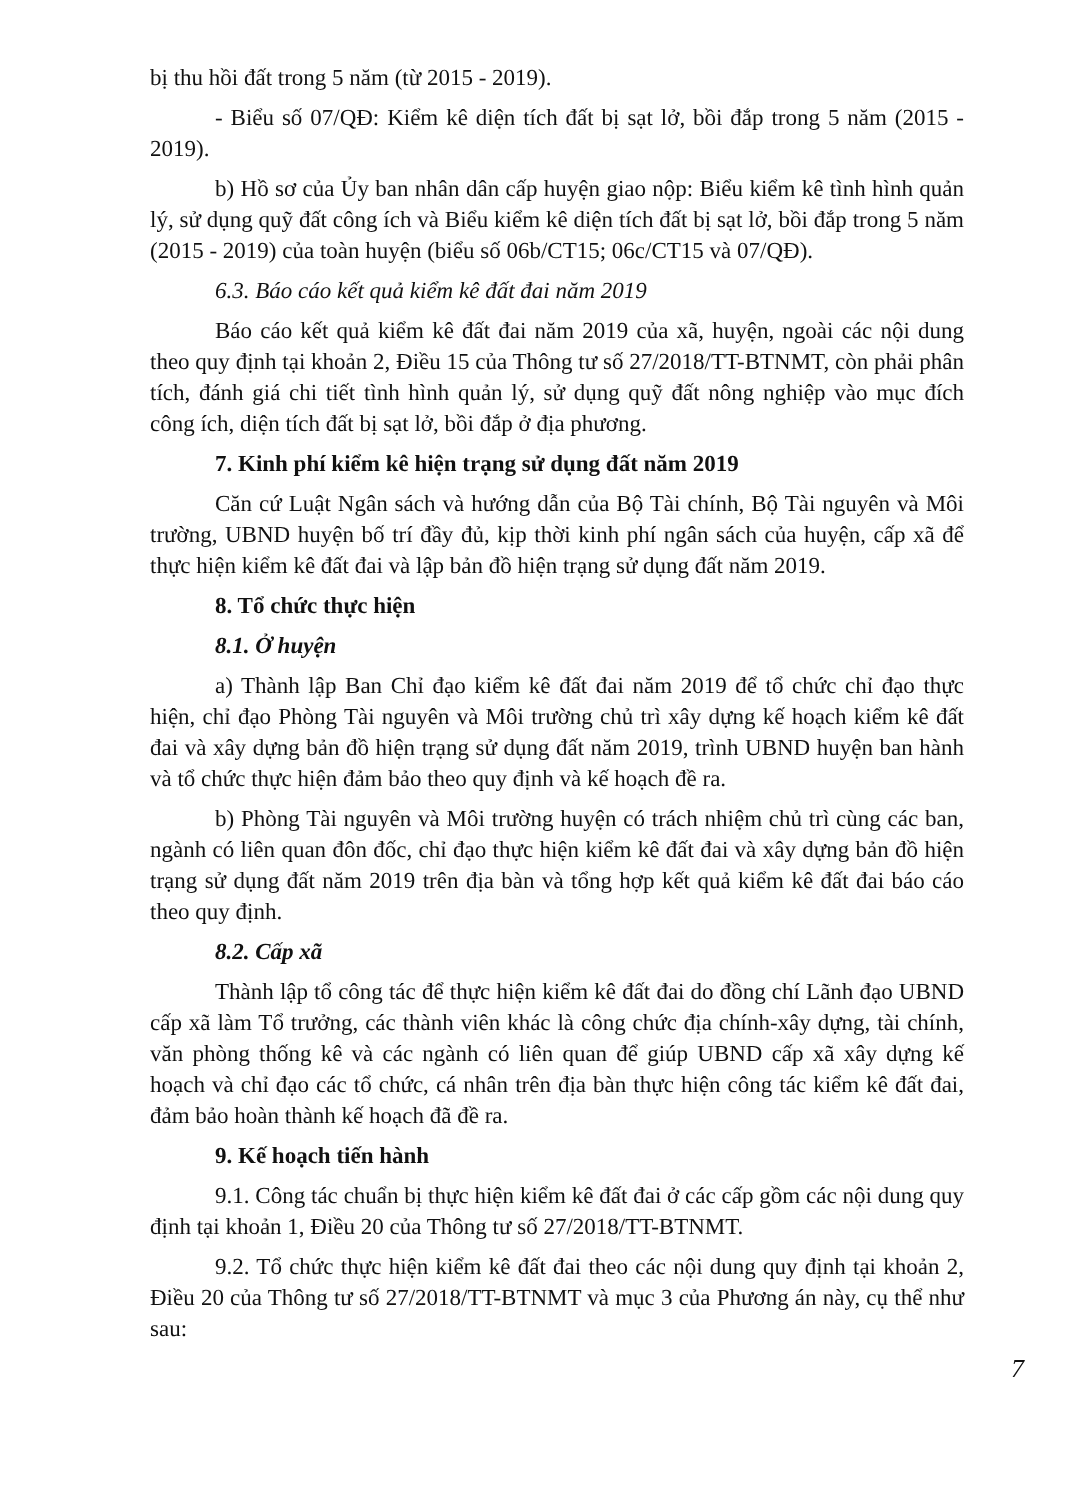bị thu hồi đất trong 5 năm (từ 2015 - 2019).
- Biểu số 07/QĐ: Kiểm kê diện tích đất bị sạt lở, bồi đắp trong 5 năm (2015 - 2019).
b) Hồ sơ của Ủy ban nhân dân cấp huyện giao nộp: Biểu kiểm kê tình hình quản lý, sử dụng quỹ đất công ích và Biểu kiểm kê diện tích đất bị sạt lở, bồi đắp trong 5 năm (2015 - 2019) của toàn huyện (biểu số 06b/CT15; 06c/CT15 và 07/QĐ).
6.3. Báo cáo kết quả kiểm kê đất đai năm 2019
Báo cáo kết quả kiểm kê đất đai năm 2019 của xã, huyện, ngoài các nội dung theo quy định tại khoản 2, Điều 15 của Thông tư số 27/2018/TT-BTNMT, còn phải phân tích, đánh giá chi tiết tình hình quản lý, sử dụng quỹ đất nông nghiệp vào mục đích công ích, diện tích đất bị sạt lở, bồi đắp ở địa phương.
7. Kinh phí kiểm kê hiện trạng sử dụng đất năm 2019
Căn cứ Luật Ngân sách và hướng dẫn của Bộ Tài chính, Bộ Tài nguyên và Môi trường, UBND huyện bố trí đầy đủ, kịp thời kinh phí ngân sách của huyện, cấp xã để thực hiện kiểm kê đất đai và lập bản đồ hiện trạng sử dụng đất năm 2019.
8. Tổ chức thực hiện
8.1. Ở huyện
a) Thành lập Ban Chỉ đạo kiểm kê đất đai năm 2019 để tổ chức chỉ đạo thực hiện, chỉ đạo Phòng Tài nguyên và Môi trường chủ trì xây dựng kế hoạch kiểm kê đất đai và xây dựng bản đồ hiện trạng sử dụng đất năm 2019, trình UBND huyện ban hành và tổ chức thực hiện đảm bảo theo quy định và kế hoạch đề ra.
b) Phòng Tài nguyên và Môi trường huyện có trách nhiệm chủ trì cùng các ban, ngành có liên quan đôn đốc, chỉ đạo thực hiện kiểm kê đất đai và xây dựng bản đồ hiện trạng sử dụng đất năm 2019 trên địa bàn và tổng hợp kết quả kiểm kê đất đai báo cáo theo quy định.
8.2. Cấp xã
Thành lập tổ công tác để thực hiện kiểm kê đất đai do đồng chí Lãnh đạo UBND cấp xã làm Tổ trưởng, các thành viên khác là công chức địa chính-xây dựng, tài chính, văn phòng thống kê và các ngành có liên quan để giúp UBND cấp xã xây dựng kế hoạch và chỉ đạo các tổ chức, cá nhân trên địa bàn thực hiện công tác kiểm kê đất đai, đảm bảo hoàn thành kế hoạch đã đề ra.
9. Kế hoạch tiến hành
9.1. Công tác chuẩn bị thực hiện kiểm kê đất đai ở các cấp gồm các nội dung quy định tại khoản 1, Điều 20 của Thông tư số 27/2018/TT-BTNMT.
9.2. Tổ chức thực hiện kiểm kê đất đai theo các nội dung quy định tại khoản 2, Điều 20 của Thông tư số 27/2018/TT-BTNMT và mục 3 của Phương án này, cụ thể như sau:
7